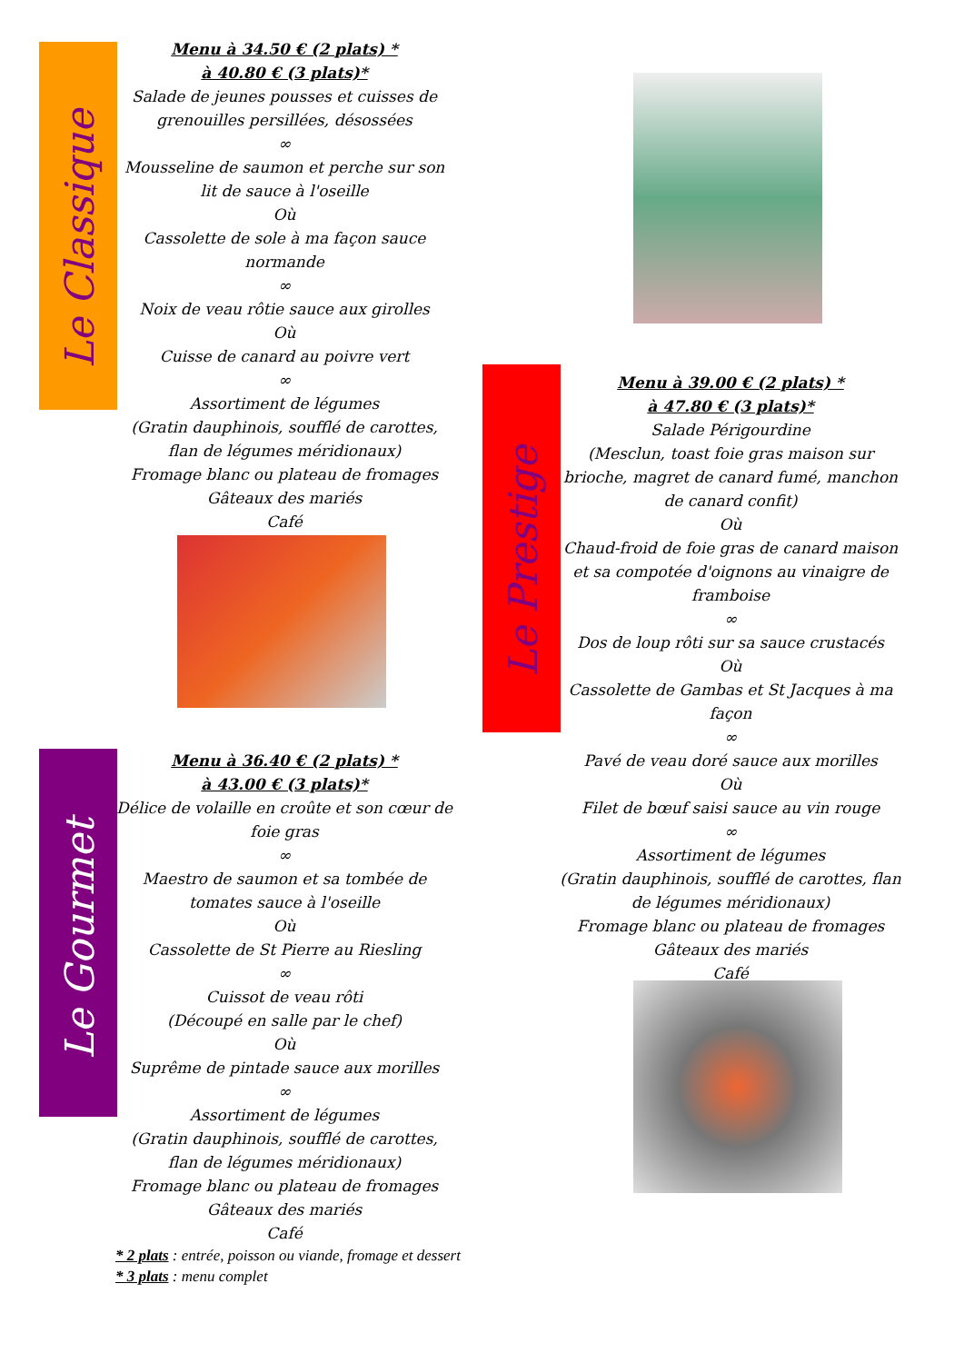Le Classique
Menu à 34.50 € (2 plats) *
à 40.80 € (3 plats)*
Salade de jeunes pousses et cuisses de grenouilles persillées, désossées
∞
Mousseline de saumon et perche sur son lit de sauce à l'oseille
Où
Cassolette de sole à ma façon sauce normande
∞
Noix de veau rôtie sauce aux girolles
Où
Cuisse de canard au poivre vert
∞
Assortiment de légumes
(Gratin dauphinois, soufflé de carottes, flan de légumes méridionaux)
Fromage blanc ou plateau de fromages
Gâteaux des mariés
Café
Le Prestige
Menu à 39.00 € (2 plats) *
à 47.80 € (3 plats)*
Salade Périgourdine
(Mesclun, toast foie gras maison sur brioche, magret de canard fumé, manchon de canard confit)
Où
Chaud-froid de foie gras de canard maison et sa compotée d'oignons au vinaigre de framboise
∞
Dos de loup rôti sur sa sauce crustacés
Où
Cassolette de Gambas et St Jacques à ma façon
∞
Pavé de veau doré sauce aux morilles
Où
Filet de bœuf saisi sauce au vin rouge
∞
Assortiment de légumes
(Gratin dauphinois, soufflé de carottes, flan de légumes méridionaux)
Fromage blanc ou plateau de fromages
Gâteaux des mariés
Café
Le Gourmet
Menu à 36.40 € (2 plats) *
à 43.00 € (3 plats)*
Délice de volaille en croûte et son cœur de foie gras
∞
Maestro de saumon et sa tombée de tomates sauce à l'oseille
Où
Cassolette de St Pierre au Riesling
∞
Cuissot de veau rôti
(Découpé en salle par le chef)
Où
Suprême de pintade sauce aux morilles
∞
Assortiment de légumes
(Gratin dauphinois, soufflé de carottes, flan de légumes méridionaux)
Fromage blanc ou plateau de fromages
Gâteaux des mariés
Café
* 2 plats : entrée, poisson ou viande, fromage et dessert
* 3 plats : menu complet